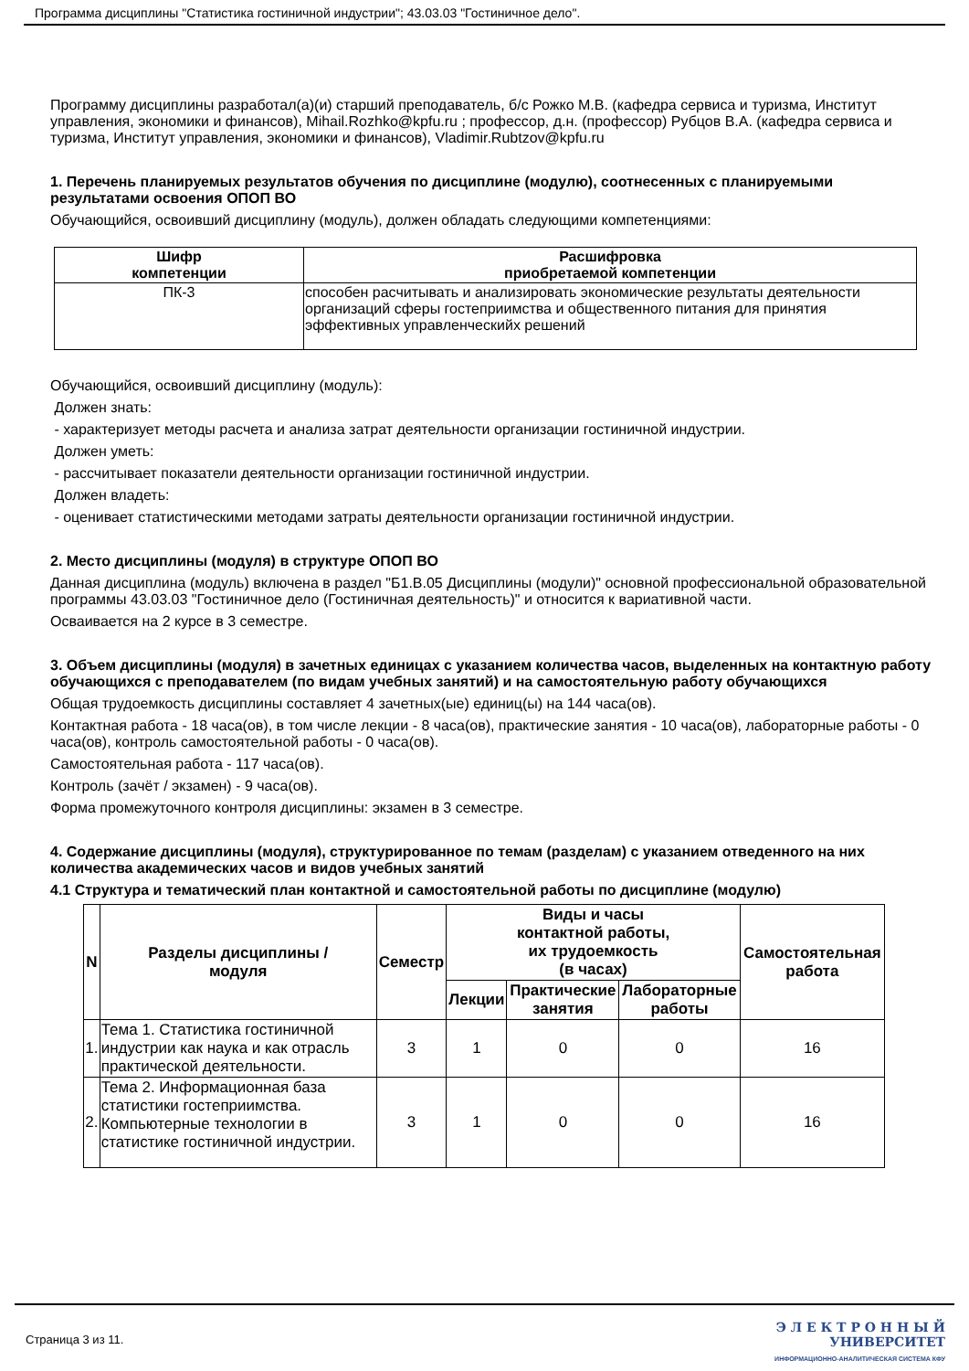Программа дисциплины "Статистика гостиничной индустрии"; 43.03.03 "Гостиничное дело".
Программу дисциплины разработал(а)(и) старший преподаватель, б/с Рожко М.В. (кафедра сервиса и туризма, Институт управления, экономики и финансов), Mihail.Rozhko@kpfu.ru ; профессор, д.н. (профессор) Рубцов В.А. (кафедра сервиса и туризма, Институт управления, экономики и финансов), Vladimir.Rubtzov@kpfu.ru
1. Перечень планируемых результатов обучения по дисциплине (модулю), соотнесенных с планируемыми результатами освоения ОПОП ВО
Обучающийся, освоивший дисциплину (модуль), должен обладать следующими компетенциями:
| Шифр компетенции | Расшифровка приобретаемой компетенции |
| --- | --- |
| ПК-3 | способен расчитывать и анализировать экономические результаты деятельности организаций сферы гостеприимства и общественного питания для принятия эффективных управленческийх решений |
Обучающийся, освоивший дисциплину (модуль):
Должен знать:
- характеризует методы расчета и анализа затрат деятельности организации гостиничной индустрии.
Должен уметь:
- рассчитывает показатели деятельности организации гостиничной индустрии.
Должен владеть:
- оценивает статистическими методами затраты деятельности организации гостиничной индустрии.
2. Место дисциплины (модуля) в структуре ОПОП ВО
Данная дисциплина (модуль) включена в раздел "Б1.В.05 Дисциплины (модули)" основной профессиональной образовательной программы 43.03.03 "Гостиничное дело (Гостиничная деятельность)" и относится к вариативной части.
Осваивается на 2 курсе в 3 семестре.
3. Объем дисциплины (модуля) в зачетных единицах с указанием количества часов, выделенных на контактную работу обучающихся с преподавателем (по видам учебных занятий) и на самостоятельную работу обучающихся
Общая трудоемкость дисциплины составляет 4 зачетных(ые) единиц(ы) на 144 часа(ов).
Контактная работа - 18 часа(ов), в том числе лекции - 8 часа(ов), практические занятия - 10 часа(ов), лабораторные работы - 0 часа(ов), контроль самостоятельной работы - 0 часа(ов).
Самостоятельная работа - 117 часа(ов).
Контроль (зачёт / экзамен) - 9 часа(ов).
Форма промежуточного контроля дисциплины: экзамен в 3 семестре.
4. Содержание дисциплины (модуля), структурированное по темам (разделам) с указанием отведенного на них количества академических часов и видов учебных занятий
4.1 Структура и тематический план контактной и самостоятельной работы по дисциплине (модулю)
| N | Разделы дисциплины / модуля | Семестр | Виды и часы контактной работы, их трудоемкость (в часах) | | | Самостоятельная работа |
| --- | --- | --- | --- | --- | --- | --- |
| | | | Лекции | Практические занятия | Лабораторные работы | |
| 1. | Тема 1. Статистика гостиничной индустрии как наука и как отрасль практической деятельности. | 3 | 1 | 0 | 0 | 16 |
| 2. | Тема 2. Информационная база статистики гостеприимства. Компьютерные технологии в статистике гостиничной индустрии. | 3 | 1 | 0 | 0 | 16 |
Страница 3 из 11.
Э Л Е К Т Р О Н Н Ы Й
УНИВЕРСИТЕТ
ИНФОРМАЦИОННО-АНАЛИТИЧЕСКАЯ СИСТЕМА КФУ